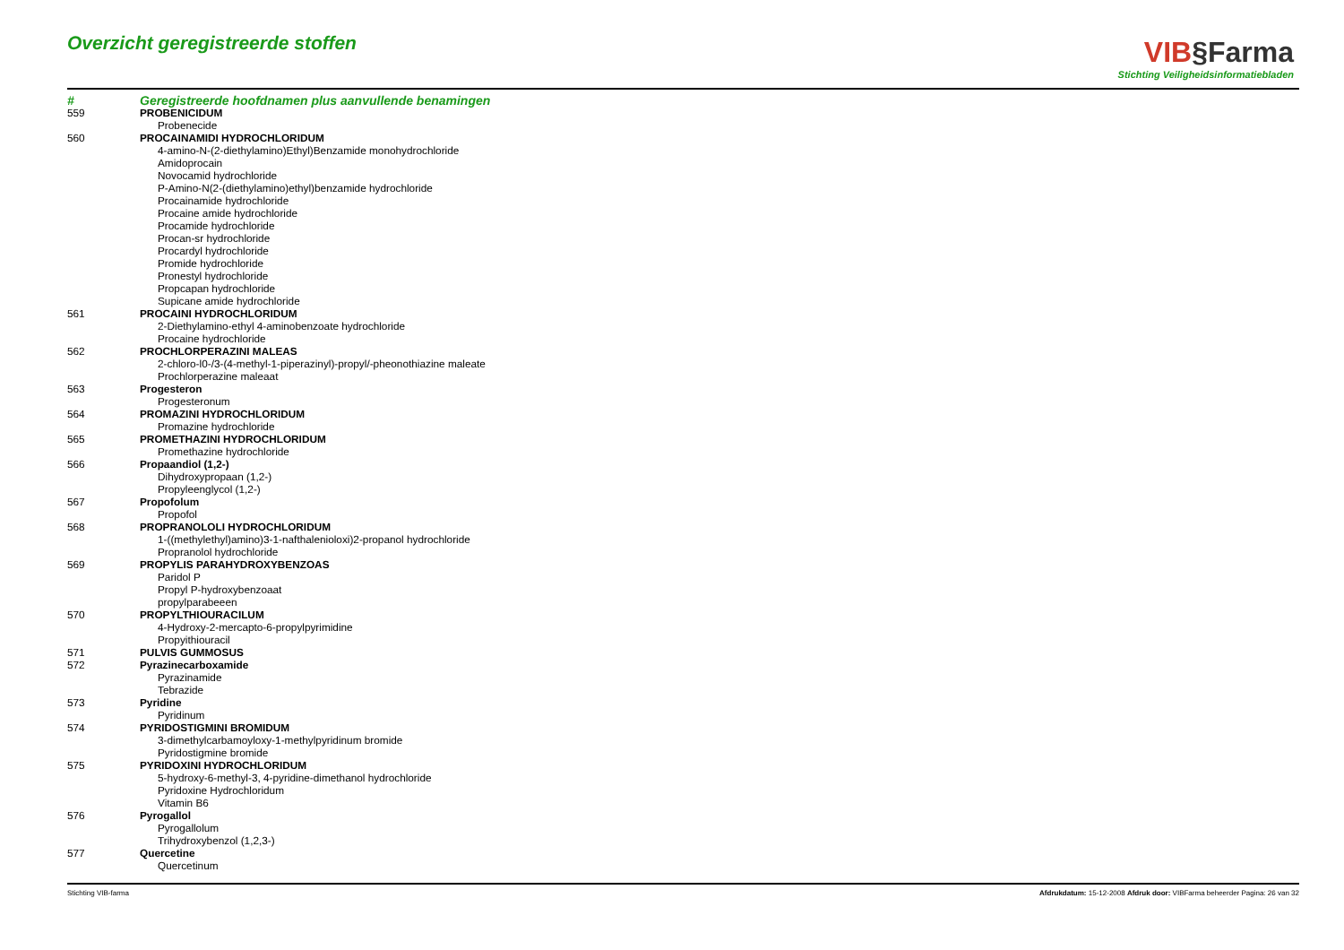Overzicht geregistreerde stoffen
VIB§Farma
Stichting Veiligheidsinformatiebladen
| # | Geregistreerde hoofdnamen plus aanvullende benamingen |
| --- | --- |
| 559 | PROBENICIDUM |
| | Probenecide |
| 560 | PROCAINAMIDI HYDROCHLORIDUM |
| | 4-amino-N-(2-diethylamino)Ethyl)Benzamide monohydrochloride Amidoprocain Novocamid hydrochloride P-Amino-N(2-(diethylamino)ethyl)benzamide hydrochloride Procainamide hydrochloride Procaine amide hydrochloride Procamide hydrochloride Procan-sr hydrochloride Procardyl hydrochloride Promide hydrochloride Pronestyl hydrochloride Propcapan hydrochloride Supicane amide hydrochloride |
| 561 | PROCAINI HYDROCHLORIDUM |
| | 2-Diethylamino-ethyl 4-aminobenzoate hydrochloride Procaine hydrochloride |
| 562 | PROCHLORPERAZINI MALEAS |
| | 2-chloro-l0-/3-(4-methyl-1-piperazinyl)-propyl/-pheonothiazine maleate Prochlorperazine maleaat |
| 563 | Progesteron |
| | Progesteronum |
| 564 | PROMAZINI HYDROCHLORIDUM |
| | Promazine hydrochloride |
| 565 | PROMETHAZINI HYDROCHLORIDUM |
| | Promethazine hydrochloride |
| 566 | Propaandiol (1,2-) |
| | Dihydroxypropaan (1,2-) Propyleenglycol (1,2-) |
| 567 | Propofolum |
| | Propofol |
| 568 | PROPRANOLOLI HYDROCHLORIDUM |
| | 1-((methylethyl)amino)3-1-nafthalenioloxi)2-propanol hydrochloride Propranolol hydrochloride |
| 569 | PROPYLIS PARAHYDROXYBENZOAS |
| | Paridol P Propyl P-hydroxybenzoaat propylparabeeen |
| 570 | PROPYLTHIOURACILUM |
| | 4-Hydroxy-2-mercapto-6-propylpyrimidine Propyithiouracil |
| 571 | PULVIS GUMMOSUS |
| 572 | Pyrazinecarboxamide |
| | Pyrazinamide Tebrazide |
| 573 | Pyridine |
| | Pyridinum |
| 574 | PYRIDOSTIGMINI BROMIDUM |
| | 3-dimethylcarbamoyloxy-1-methylpyridinum bromide Pyridostigmine bromide |
| 575 | PYRIDOXINI HYDROCHLORIDUM |
| | 5-hydroxy-6-methyl-3, 4-pyridine-dimethanol hydrochloride Pyridoxine Hydrochloridum Vitamin B6 |
| 576 | Pyrogallol |
| | Pyrogallolum Trihydroxybenzol (1,2,3-) |
| 577 | Quercetine |
| | Quercetinum |
Stichting VIB-farma Afdrukdatum: 15-12-2008 Afdruk door: VIBFarma beheerder Pagina: 26 van 32